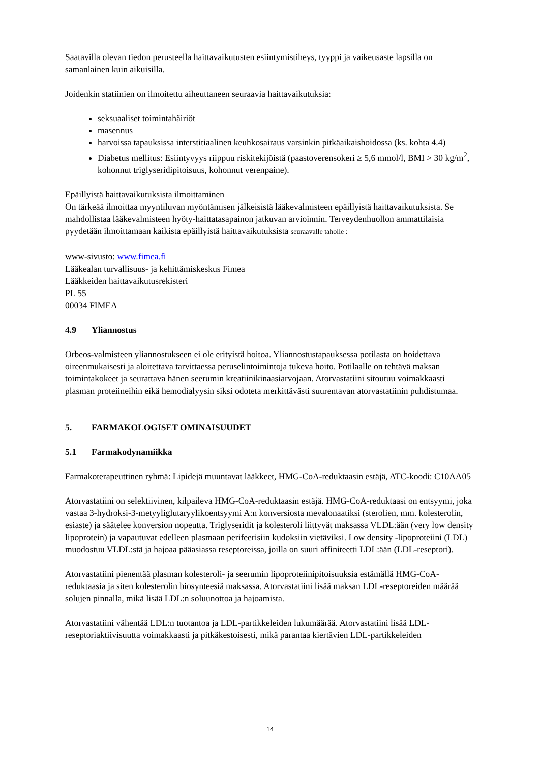Saatavilla olevan tiedon perusteella haittavaikutusten esiintymistiheys, tyyppi ja vaikeusaste lapsilla on samanlainen kuin aikuisilla.
Joidenkin statiinien on ilmoitettu aiheuttaneen seuraavia haittavaikutuksia:
seksuaaliset toimintahäiriöt
masennus
harvoissa tapauksissa interstitiaalinen keuhkosairaus varsinkin pitkäaikaishoidossa (ks. kohta 4.4)
Diabetus mellitus: Esiintyvyys riippuu riskitekijöistä (paastoverensokeri ≥ 5,6 mmol/l, BMI > 30 kg/m<sup>2</sup>, kohonnut triglyseridipitoisuus, kohonnut verenpaine).
Epäillyistä haittavaikutuksista ilmoittaminen
On tärkeää ilmoittaa myyntiluvan myöntämisen jälkeisistä lääkevalmisteen epäillyistä haittavaikutuksista. Se mahdollistaa lääkevalmisteen hyöty-haittatasapainon jatkuvan arvioinnin. Terveydenhuollon ammattilaisia pyydetään ilmoittamaan kaikista epäillyistä haittavaikutuksista seuraavalle taholle :
www-sivusto: www.fimea.fi
Lääkealan turvallisuus- ja kehittämiskeskus Fimea
Lääkkeiden haittavaikutusrekisteri
PL 55
00034 FIMEA
4.9 Yliannostus
Orbeos-valmisteen yliannostukseen ei ole erityistä hoitoa. Yliannostustapauksessa potilasta on hoidettava oireenmukaisesti ja aloitettava tarvittaessa peruselintoimintoja tukeva hoito. Potilaalle on tehtävä maksan toimintakokeet ja seurattava hänen seerumin kreatiinikinaasiarvojaan. Atorvastatiini sitoutuu voimakkaasti plasman proteiineihin eikä hemodialyysin siksi odoteta merkittävästi suurentavan atorvastatiinin puhdistumaa.
5. FARMAKOLOGISET OMINAISUUDET
5.1 Farmakodynamiikka
Farmakoterapeuttinen ryhmä: Lipidejä muuntavat lääkkeet, HMG-CoA-reduktaasin estäjä, ATC-koodi: C10AA05
Atorvastatiini on selektiivinen, kilpaileva HMG-CoA-reduktaasin estäjä. HMG-CoA-reduktaasi on entsyymi, joka vastaa 3-hydroksi-3-metyyliglutaryylikoentsyymi A:n konversiosta mevalonaatiksi (sterolien, mm. kolesterolin, esiaste) ja säätelee konversion nopeutta. Triglyseridit ja kolesteroli liittyvät maksassa VLDL:ään (very low density lipoprotein) ja vapautuvat edelleen plasmaan perifeerisiin kudoksiin vietäviksi. Low density -lipoproteiini (LDL) muodostuu VLDL:stä ja hajoaa pääasiassa reseptoreissa, joilla on suuri affiniteetti LDL:ään (LDL-reseptori).
Atorvastatiini pienentää plasman kolesteroli- ja seerumin lipoproteiinipitoisuuksia estämällä HMG-CoA-reduktaasia ja siten kolesterolin biosynteesiä maksassa. Atorvastatiini lisää maksan LDL-reseptoreiden määrää solujen pinnalla, mikä lisää LDL:n soluunottoa ja hajoamista.
Atorvastatiini vähentää LDL:n tuotantoa ja LDL-partikkeleiden lukumäärää. Atorvastatiini lisää LDL-reseptoriaktiivisuutta voimakkaasti ja pitkäkestoisesti, mikä parantaa kiertävien LDL-partikkeleiden
14